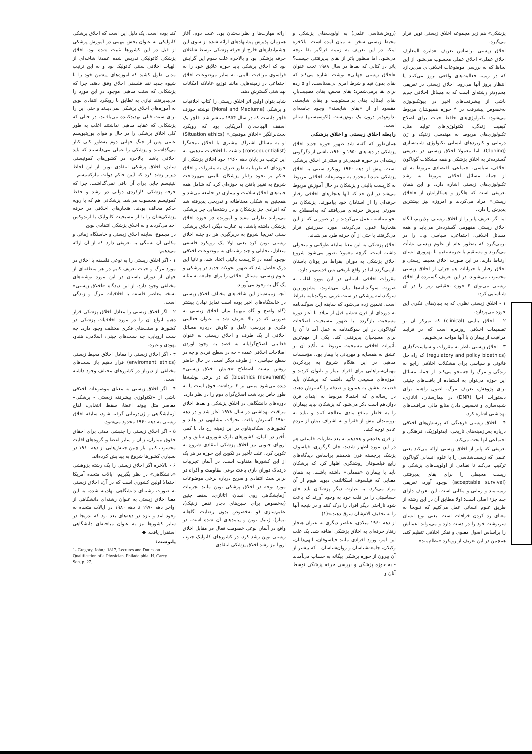پزشکی» هم زیر مجموعه اخلاق زیستی نوین قرار می‌گیرد.
اخلاق زیستی براساس تعریف «دایره المعارف اخلاق عملی» اخلاق عملی محسوب می‌شود از این لحاظ که به بررسی موضوعات اخلاقی‌ای می‌پردازد که در زمینه فعالیت‌های واقعی بروز می‌کنند یا انتظار بروز آنها می‌رود. اخلاق زیستی در تعریفی محدودتر رشته‌ای است که به مسائل اخلاقی جدید ناشی از پیشرفت‌های اخیر در بیوتکنولوژی به‌خصوص پیشرفت در ۴ حوزه همپوشان مربوط می‌شود: تکنولوژی‌های حافظ حیات برای اصلاح کیفیت زندگی، تکنولوژی‌های تولید مثل، تکنولوژی‌های مربوط به مهندسی ژنتیک و ژن درمانی و کاربردهای انسانی تکنولوژی شبیه‌سازی (Cloning). اما معمولا اخلاق زیستی در تعریفی گسترده‌تر به اخلاق پزشکی و همه مشکلات گوناگون اخلاقی، سیاسی، اجتماعی، اقتصادی مربوط به آن از جمله مسائل اخلاقی مربوط به رشد تکنولوژی‌های زیستی اشاره دارد. و این همان تعریفی است که هلگرز و همکارانش از «اخلاق زیستی» مراد می‌کردند و امروزه نیز بیشترین پذیرش را دارد.
اما اگر تعریف پاتر را از اخلاق زیستی بپذیریم، آنگاه اخلاق زیستی مفهومی گسترده‌تر می‌یابد و همه مسائل اخلاقی، اجتماعی، سیاسی و... را در برمی‌گیرد که به‌طور عام از علوم زیستی نشأت می‌گیرند و مستقیم یا غیرمستقیم با بهروزی انسان ارتباط دارند. در این صورت اخلاق محیط زیستی و اخلاق رفتار با حیوانات هم جزئی از اخلاق زیستی محسوب می‌شوند. در این تعریف گسترده از اخلاق زیستی می‌توان ۴ حوزه تحقیقی زیر را در آن شناسایی کرد:
۱ - اخلاق زیستی نظری که به بنیان‌های فکری این حوزه می‌پردازد.
۲ - اخلاق بالینی (clinical) که تمرکز آن بر تصمیمات اخلاقی روزمره است که در فرایند مراقبت از بیماران با آنها مواجه می‌شویم.
۳ - اخلاق زیستی ناظر به مقررات و سیاست‌گذاری (regulatory and policy bioethics) که راه حل قانونی و سیاسی برای مشکلات اخلاقی راجع به زندگی و مرگ را جستجو می‌کند. از جمله مسائل این حوزه می‌توان به استفاده از بافت‌های جنینی برای پژوهش، تعریف مرگ، اصول راهنما برای دستورات احیا (DNR) در بیمارستان، اتانازی، شبیه‌سازی و تخصیص دادن منابع مالی مراقبت‌های بهداشتی اشاره کرد.
۴ - اخلاق زیستی فرهنگی که پرسش‌های اخلاقی درباره پس‌زمینه‌های تاریخی، ایدئولوژیک، فرهنگی و اجتماعی آنها بحث می‌کند.
تعریفی که پاتر از اخلاق زیستی ارائه می‌کند یعنی علمی که زیست‌شناسی را با علوم انسانی گوناگون ترکیب می‌کند تا نظامی از اولویت‌های پزشکی و زیست محیطی را برای بقای پذیرفتنی (acceptable survival) بوجود آورد، تعریفی زمینه‌مند و زمانی و مکانی است. این تعریف دارای چند جزء اصلی است: اولا مطابق آن در این رشته از طریق علوم انسانی عمل می‌کنیم که تلویحا به معنای رد کردن خرافات است، یعنی نوع انسان سرنوشت خود را در دست دارد و می‌تواند اعمالش را براساس اصول معنوی و تفکر اخلاقی تنظیم کند. همچنین در این تعریف از رویکرد «نظام‌مند»
(روش‌شناسی علمی) به اولویت‌های پزشکی و محیط زیستی سخن به میان آمده است. بالاخره اینکه در این تعریف به زمینه فراگیر بقا توجه می‌شود. اما منظور پاتر از بقای پذیرفتنی چیست؟ پاتر در کتابی که بعدها در سال ۱۹۸۸ تحت عنوان «اخلاق زیستی جهانی» نوشت اشاره می‌کند که بقای بدون قید و شرط امری بی‌معناست. او ۵ رده برای بقا برمی‌شمرد: بقای محض، بقای مصیبت‌بار، بقای ایدئال، بقای بی‌مسئولیت و بقای شایسته. مقصود او از «بقای شایسته» وجود جامعه‌ای تداوم‌پذیر درون یک بوم‌زیست (اکوسیستم) سالم است.
رابطه اخلاق زیستی و اخلاق پزشکی
همان‌طور که گفته شد ظهور حوزه جدید اخلاق پزشکی در دهه‌های ۱۹۵۰ و ۱۹۶۰، ناشی از دگرگونی ریشه‌ای در حوزه قدیمی‌تر و سنتی‌تر اخلاق پزشکی است. پیش از دهه ۱۹۶۰ رویکرد سنتی به اخلاق پزشکی عمدتا محدود به موضوعات اخلاقی مربوط به کاربست بالینی و پزشکان در حال آموزش مربوط می‌شد در این حد که آنها هنجارهای اخلاقی رفتار حرفه‌ای را از استادان خود بیاموزند. پزشکان در صورتی پذیرش حرفه‌ای می‌یافتند که به‌اصطلاح به نحو متناسب عمل می‌کردند و در صورتی که از این هنجارها عدول می‌کردند، مورد سرزنش قرار می‌گرفتند یا حتی از آن حرفه طرد می‌شدند.
اخلاق پزشکی به این معنا سابقه طولانی و متحولی داشته است. گرچه معمولا تصور می‌شود شروع اخلاق پزشکی به دوران بقراط در یونان باستان بازمی‌گردد اما در واقع تاریخی بس قدیمی‌تر دارد.
مقررات اخلاقی باستانی در این مورد اغلب به صورت سوگندنامه‌ها بیان می‌شوند. مشهورترین سوگندنامه پزشکی در سنت غربی سوگندنامه بقراط است. تخمین زده می‌شود که سابقه این سوگندنامه به دوره‌ای از قرن ششم قبل از میلاد تا آغاز دوره مسیحیت بازگردد. با ظهور مسیحیت اصلاحات گوناگونی در این سوگندنامه به عمل آمد تا آن را برای مسیحیان پذیرفتنی کند. یکی از مهم‌ترین تأثیرات اخلاقی مسیحیت مربوط به تأکید آن بر عشق به همسایه و مهربانی با بیمار بود. مؤسسات مذهبی در این هنگام شروع به برپاکردن مهمان‌سراهایی برای افراد بیمار و ناتوان کردند و آموزه‌های مسیحی تأکید داشت که پزشکان باید فضیلت عشق به همنوع و صدقه را گسترش دهند. در رساله‌ای که احتمالا مربوط به ابتدای قرن دوازدهم است ذکر می‌شود که پزشکان نباید بیماران را به خاطر منافع مادی معالجه کنند و نباید به ثروتمندان بیش از فقرا و به اشراف بیش از مردم عادی توجه کنند.
از قرن هفدهم و هجدهم به بعد نظریات فلسفی هم در این مورد اظهار شدند. جان گرگوری، فیلسوف پزشک برجسته قرن هجدهم براساس دیدگاه‌های رایج فیلسوفان روشنگری اظهار کرد که پزشکان باید با بیماران «همدلی» داشته باشند. به همان معنایی که فیلسوف اسکاتلندی دیوید هیوم از آن مراد می‌کرد. به عبارت دیگر پزشکان باید «آن حساسیتی را در قلب خود به وجود آورند که باعث شود ناراحتی دیگر افراد را درک کنند و در نتیجه آنها را به تخفیف الام‌شان سوق دهند.»(۱)
از دهه ۱۹۶۰ میلادی، عناصر دیگری به عنوان هنجار رفتار حرفه‌ای به اخلاق پزشکی اضافه شد. یک علت این امر، ورود افرادی مانند فیلسوفان، الهی‌دانان، وکیلان، جامعه‌شناسان و روان‌شناسان - که بیشتر از آن بیرون از حوزه پزشکی بیگانه به حساب می‌آمدند - به حوزه پزشکی و بررسی حرفه پزشکی توسط آنان و
ارائه مهارت‌ها و نظرات‌شان بود. علت دوم، آغاز همزمان پذیرش پیشنهادهای ارائه شده از سوی این چشم‌اندازهای خارج از حرفه پزشکی توسط شاغلان حرفه پزشکی بود و بالاخره علت سوم این گرایش بود که اخلاق پزشکی باید حوزه علایق خود را به فراسوی مراقبت بالینی، به سایر موضوعات اخلاق اجتماعی در زمینه‌هایی مانند توزیع عادلانه امکانات بهداشتی گسترش دهد.
شاید بتوان اولین اثر اخلاق زیستی را کتاب اخلاقیات و پزشکی (Moral and Mediume) نوشته جوزف فلچر دانست که در سال ۱۹۵۴ منتشر شد. فلچر یک اسقف الهیات‌دان آمریکایی بود که رویکرد بحث‌برانگیز «اخلاق موقعیتی» (Situation ethics) او به مسائل اشتراک بیشتری با اخلاق نتیجه‌گرا (consequentialist) داشت تا اخلاقیات مذهبی. به این ترتیب در پایان دهه ۱۹۶۰ خود اخلاق پزشکی از حوزه‌ای که تقریبا به طور صرف به مقررات و اخلاق حاکم بر نحوه رفتار پزشکان بالینی می‌پرداخت شروع به تغییر یافتن به حوزه‌ای کرد که شامل همه جنبه‌های اخلاق سلامت و بیماری در جامعه می‌شد و همچنین به شکلی محتاطانه و تدریجی پذیرفته شد که افرادی جز پزشکان و در رشته‌هایی جز پزشکی می‌توانند نظراتی مفید و آموزنده در حوزه اخلاق پزشکی داشته باشند. به عبارت دیگر، اخلاق پزشکی سنتی تدریجا شروع به دربرگیری هر دو جنبه اخلاق زیستی نوین کرد یعنی اولا یک رویکرد فلسفی متعادل، تحلیلی و چند رشته‌ای به موضوعات اخلاقی بوجود آمده در کاربست بالینی اتخاذ شد، و ثانیا این درک حاصل شد که ظهور تحولات جدید در پزشکی و علوم زیستی، مسائل اخلاقی را برای جامعه به مثابه یک کل به وجود می‌آورند.
آنچه زمینه‌ساز این شاخه‌های مختلف اخلاق زیستی در خاستگاه‌های اخیر بوده است تمایز نهادن بیشتر (گاه واضح و گاه مبهم) میان اخلاق زیستی به صورتی که در بالا تعریف شد به عنوان فعالیتی فکری و بررسی، تأمل و کاوش درباره مسائل اخلاقی از یک طرف و اخلاق زیستی به عنوان فعالیتی اصلاح‌گرایانه به قصد به وجود آوردن اصلاحات اخلاقی عمده - چه در سطح فردی و چه در سطح سیاسی - از طرف دیگر است. در حال حاضر روشن نیست اصطلاح «جنبش اخلاق زیستی» (bioethics movement) که در برخی نوشته‌ها دیده می‌شود مبتنی بر ۲ برداشت فوق است یا به طور خاص برداشت اصلاح‌گرای دوم را در نظر دارد.
دوره‌های دانشگاهی در اخلاق پزشکی و بعدها اخلاق مراقبت بهداشتی در سال ۱۹۷۸ آغاز شد و در دهه ۱۹۸۰ گسترش یافت. تحولات مشابهی در هلند و کشورهای اسکاندیناوی در این زمینه رخ داد با کمی تأخیر در آلمان. کشورهای بلوک شوروی سابق و در اروپای جنوبی نیز اخلاق پزشکی انتقادی شروع به تکوین کرد. علت تأخیر در تکوین این حوزه در هر یک از این کشورها متفاوت است. در آلمان تجربیات دردناک دوران نازی باعث نوعی مقاومت و اکراه در برابر بحث انتقادی و صریح درباره برخی موضوعات مورد توجه در اخلاق پزشکی نوین مانند تجربیات آزمایشگاهی روی انسان، اتانازی، سقط جنین (به‌خصوص برای جنین‌های دچار نقص ژنتیک)، عقیم‌سازی (و به‌خصوص بدون رضایت آگاهانه بیمار)، ژنتیک نوین و پیامدهای آن شده است. در واقع در آلمان نوعی خصومت فعال در مقابل اخلاق زیستی نوین رشد کرد. در کشورهای کاتولیک جنوب اروپا نیز رشد اخلاق پزشکی انتقادی
کند بوده است. یک دلیل این است که اخلاق پزشکی کاتولیکی به عنوان بخش مهمی در آموزش پزشکی از قبل در این کشورها تثبیت شده بود. اخلاق پزشکی کاتولیکی تدریس شده عمدتا شاخه‌ای از الهیات اخلاقی سنتی کاتولیک بود و به این ترتیب مدتی طول کشید که آموزه‌های پیشین خود را با شیوه جدید نقد فلسفی اخلاق وفق دهند. چرا که پزشکانی که سنت مذهبی موجود در این مورد را می‌پذیرفتند نیازی به تطابق با رویکرد انتقادی نوین به آموزه‌های اخلاق پزشکی نمی‌دیدند و حتی این را برای سنت قبلی تهدیدکننده می‌یافتند. در حالی که پزشکانی که عقاید مذهبی نداشتند اغلب به طور کلی اخلاق پزشکی را در حال و هوای پوزیتیویسم علمی پس از جنگ جهانی دوم به‌طور کلی کنار می‌گذاشتند و پزشکی را عملی می‌دانستند که باید اخلاقی باشد. بالاخره در کشورهای کمونیستی سابق، اخلاق پزشکی انتقادی نوین از این لحاظ دیرتر رشد کرد که آیین حاکم دولت مارکسیسم - لنینیسم جایی برای آن باقی نمی‌گذاشت. چرا که حرفه پزشکی کارکردی دولتی در رشد و حفظ کمونیسم محسوب می‌شد. پزشکانی هم که با رویه حاکم مخالف بودند، هنجارهای اخلاقی در حرفه پزشکی‌شان را یا از مسیحیت کاتولیک یا ارتدوکس اخذ می‌کردند و نه اخلاق پزشکی انتقادی نوین.
در مجموع، سابقه اخلاق زیستی و خاستگاه زمانی و مکانی آن بستگی به تعریفی دارد که از آن ارائه می‌دهیم:
۱ - اگر اخلاق زیستی را به نوعی فلسفه یا اخلاق در مورد مرگ و حیات تعریف کنیم در هر منطقه‌ای از جهان از دوران باستان در این مورد نوشته‌های مختلفی وجود دارد. از این دیدگاه «اخلاق زیستی» نسخه معاصر فلسفه یا اخلاقیات مرگ و زندگی است.
۲ - اگر اخلاق زیستی را معادل اخلاق پزشکی قرار دهیم انواع آن را در مورد اخلاقیات پزشکی در کشورها و سنت‌های فکری مختلف وجود دارد. چه سنت اروپایی، چه سنت‌های چینی، اسلامی، هندو، یهودی و غیره.
۳ - اگر اخلاق زیستی را معادل اخلاق محیط زیستی (enviroment ethics) قرار دهیم باز سنت‌های مختلفی از دیرباز در کشورهای مختلف وجود داشته است.
۴ - اگر اخلاق زیستی به معنای موضوعات اخلاقی ناشی از «تکنولوژی پیشرفته زیستی - پزشکی» معاصر مثل پیوند اعضا، سقط انتخابی، لقاح آزمایشگاهی و ژن‌درمانی گرفته شود، سابقه اخلاق زیستی به دهه ۱۹۶۰ محدود می‌شود.
۵ - اگر اخلاق زیستی را جنبشی مدنی برای احقاق حقوق بیماران، زنان و سایر اعضا و گروه‌های اقلیت محسوب کنیم، باز چنین جنبش‌هایی از دهه ۱۹۶۰ در بسیاری کشورها شروع به پیدایش کرده‌اند.
۶ - بالاخره اگر اخلاق زیستی را یک رشته پژوهشی «دانشگاهی» در نظر بگیریم، ایالات متحده آمریکا احتمالا اولین کشوری است که در آن، اخلاق زیستی به صورت رشته‌ای دانشگاهی نهادینه شده. به این معنا اخلاق زیستی به عنوان رشته‌ای دانشگاهی از اواخر دهه ۱۹۷۰ تا دهه ۱۹۸۰ در ایالات متحده به وجود آمد و تازه در دهه‌های بعد بود که تدریجا در سایر کشورها نیز به عنوان مباحثه‌ای دانشگاهی استقرار یافت. ◆
پانوشت:
1- Gregory, John.: 1817, Lectures and Duties on Qualification of a Physician. Philadelphia: H. Carey Son. p. 27.